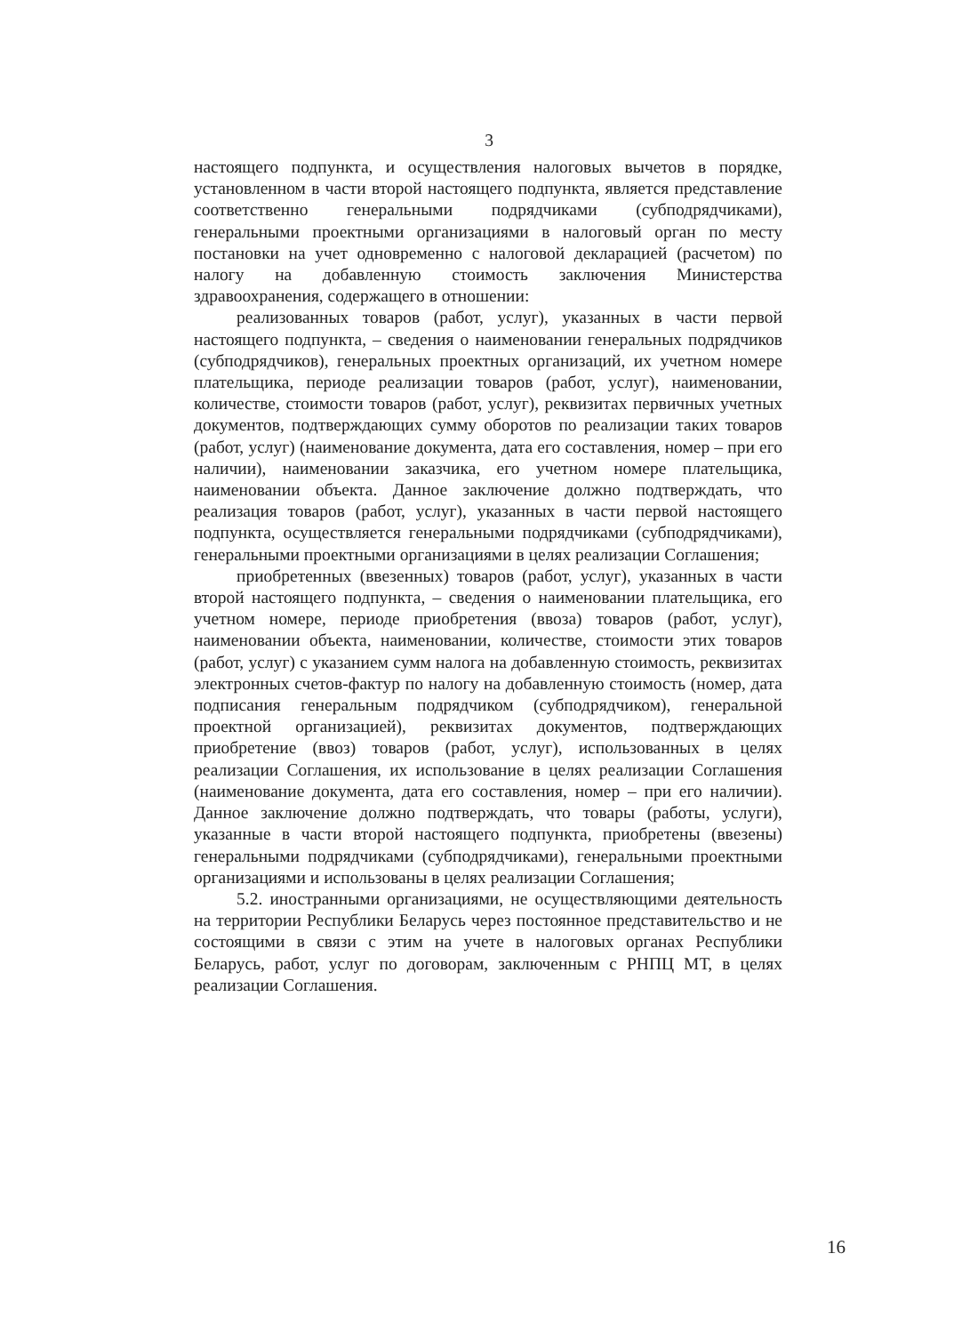3
настоящего подпункта, и осуществления налоговых вычетов в порядке, установленном в части второй настоящего подпункта, является представление соответственно генеральными подрядчиками (субподрядчиками), генеральными проектными организациями в налоговый орган по месту постановки на учет одновременно с налоговой декларацией (расчетом) по налогу на добавленную стоимость заключения Министерства здравоохранения, содержащего в отношении:
реализованных товаров (работ, услуг), указанных в части первой настоящего подпункта, – сведения о наименовании генеральных подрядчиков (субподрядчиков), генеральных проектных организаций, их учетном номере плательщика, периоде реализации товаров (работ, услуг), наименовании, количестве, стоимости товаров (работ, услуг), реквизитах первичных учетных документов, подтверждающих сумму оборотов по реализации таких товаров (работ, услуг) (наименование документа, дата его составления, номер – при его наличии), наименовании заказчика, его учетном номере плательщика, наименовании объекта. Данное заключение должно подтверждать, что реализация товаров (работ, услуг), указанных в части первой настоящего подпункта, осуществляется генеральными подрядчиками (субподрядчиками), генеральными проектными организациями в целях реализации Соглашения;
приобретенных (ввезенных) товаров (работ, услуг), указанных в части второй настоящего подпункта, – сведения о наименовании плательщика, его учетном номере, периоде приобретения (ввоза) товаров (работ, услуг), наименовании объекта, наименовании, количестве, стоимости этих товаров (работ, услуг) с указанием сумм налога на добавленную стоимость, реквизитах электронных счетов-фактур по налогу на добавленную стоимость (номер, дата подписания генеральным подрядчиком (субподрядчиком), генеральной проектной организацией), реквизитах документов, подтверждающих приобретение (ввоз) товаров (работ, услуг), использованных в целях реализации Соглашения, их использование в целях реализации Соглашения (наименование документа, дата его составления, номер – при его наличии). Данное заключение должно подтверждать, что товары (работы, услуги), указанные в части второй настоящего подпункта, приобретены (ввезены) генеральными подрядчиками (субподрядчиками), генеральными проектными организациями и использованы в целях реализации Соглашения;
5.2. иностранными организациями, не осуществляющими деятельность на территории Республики Беларусь через постоянное представительство и не состоящими в связи с этим на учете в налоговых органах Республики Беларусь, работ, услуг по договорам, заключенным с РНПЦ МТ, в целях реализации Соглашения.
16